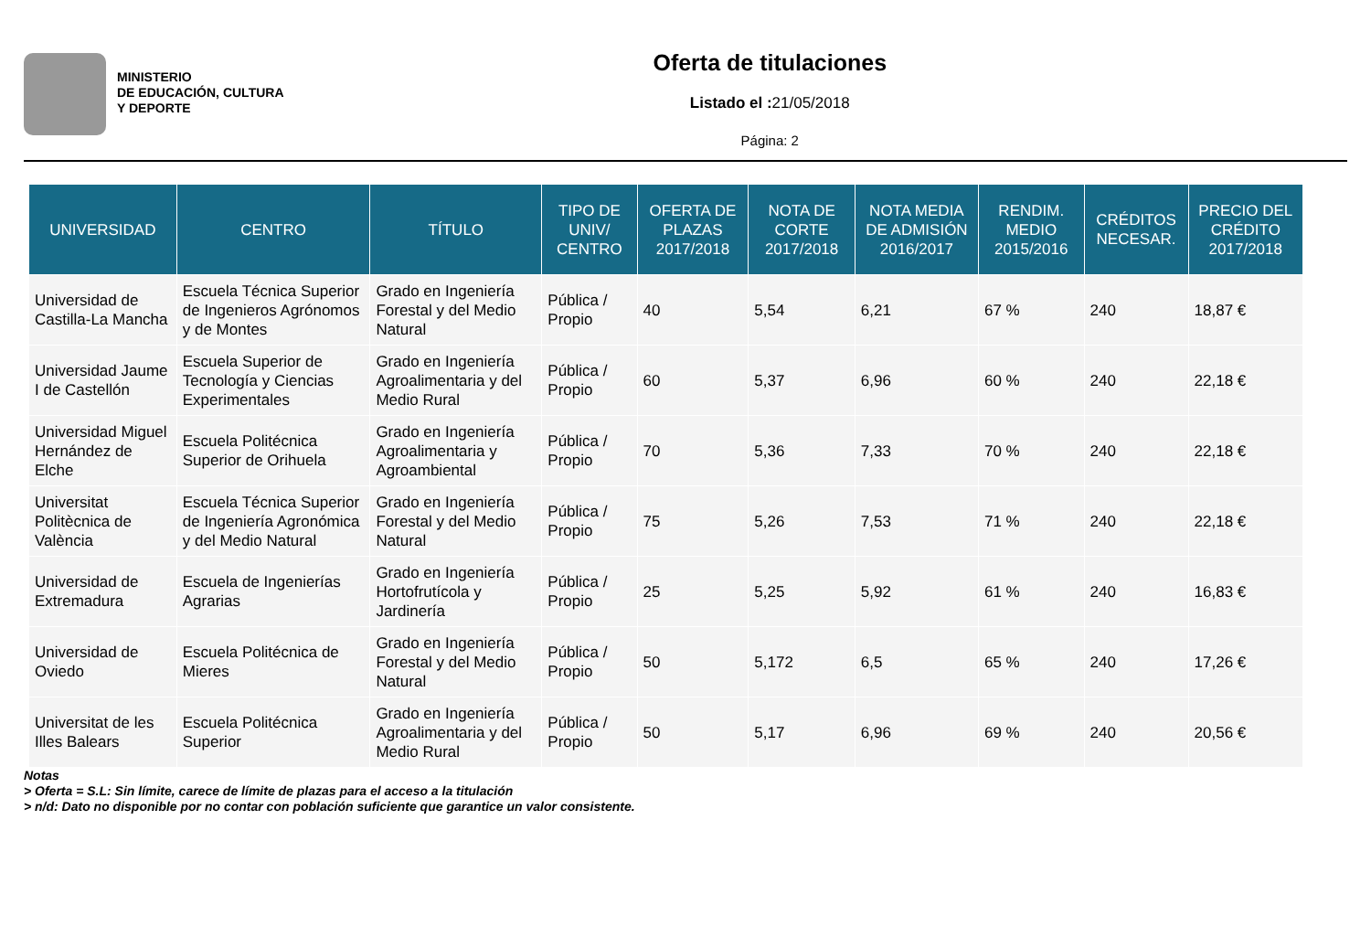MINISTERIO
DE EDUCACIÓN, CULTURA
Y DEPORTE
Oferta de titulaciones
Listado el : 21/05/2018
Página: 2
| UNIVERSIDAD | CENTRO | TÍTULO | TIPO DE UNIV/ CENTRO | OFERTA DE PLAZAS 2017/2018 | NOTA DE CORTE 2017/2018 | NOTA MEDIA DE ADMISIÓN 2016/2017 | RENDIM. MEDIO 2015/2016 | CRÉDITOS NECESAR. | PRECIO DEL CRÉDITO 2017/2018 |
| --- | --- | --- | --- | --- | --- | --- | --- | --- | --- |
| Universidad de Castilla-La Mancha | Escuela Técnica Superior de Ingenieros Agrónomos y de Montes | Grado en Ingeniería Forestal y del Medio Natural | Pública / Propio | 40 | 5,54 | 6,21 | 67 % | 240 | 18,87 € |
| Universidad Jaume I de Castellón | Escuela Superior de Tecnología y Ciencias Experimentales | Grado en Ingeniería Agroalimentaria y del Medio Rural | Pública / Propio | 60 | 5,37 | 6,96 | 60 % | 240 | 22,18 € |
| Universidad Miguel Hernández de Elche | Escuela Politécnica Superior de Orihuela | Grado en Ingeniería Agroalimentaria y Agroambiental | Pública / Propio | 70 | 5,36 | 7,33 | 70 % | 240 | 22,18 € |
| Universitat Politècnica de València | Escuela Técnica Superior de Ingeniería Agronómica y del Medio Natural | Grado en Ingeniería Forestal y del Medio Natural | Pública / Propio | 75 | 5,26 | 7,53 | 71 % | 240 | 22,18 € |
| Universidad de Extremadura | Escuela de Ingenierías Agrarias | Grado en Ingeniería Hortofrutícola y Jardinería | Pública / Propio | 25 | 5,25 | 5,92 | 61 % | 240 | 16,83 € |
| Universidad de Oviedo | Escuela Politécnica de Mieres | Grado en Ingeniería Forestal y del Medio Natural | Pública / Propio | 50 | 5,172 | 6,5 | 65 % | 240 | 17,26 € |
| Universitat de les Illes Balears | Escuela Politécnica Superior | Grado en Ingeniería Agroalimentaria y del Medio Rural | Pública / Propio | 50 | 5,17 | 6,96 | 69 % | 240 | 20,56 € |
Notas
> Oferta = S.L: Sin límite, carece de límite de plazas para el acceso a la titulación
> n/d: Dato no disponible por no contar con población suficiente que garantice un valor consistente.